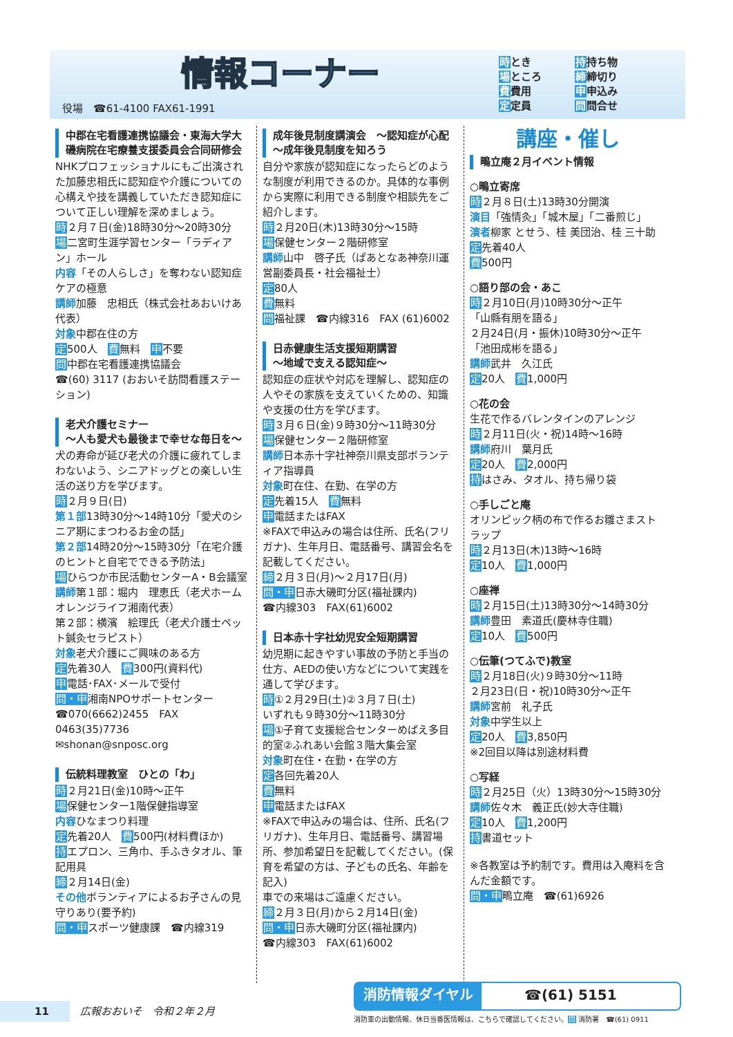情報コーナー
役場　☎61-4100 FAX61-1991
時とき 持持ち物 場ところ 締締切り 費費用 申申込み 定定員 問問合せ
中郡在宅看護連携協議会・東海大学大磯病院在宅療養支援委員会合同研修会
NHKプロフェッショナルにもご出演された加藤忠相氏に認知症や介護についての心構えや技を講義していただき認知症について正しい理解を深めましょう。
時２月７日(金)18時30分～20時30分
場二宮町生涯学習センター「ラディアン」ホール
内容「その人らしさ」を奪わない認知症ケアの極意
講師加藤　忠相氏（株式会社あおいけあ代表）
対象中郡在住の方
定500人　費無料　申不要
問中郡在宅看護連携協議会
☎(60) 3117 (おおいそ訪問看護ステーション)
老犬介護セミナー
～人も愛犬も最後まで幸せな毎日を～
犬の寿命が延び老犬の介護に疲れてしまわないよう、シニアドッグとの楽しい生活の送り方を学びます。
時２月９日(日)
第１部13時30分～14時10分「愛犬のシニア期にまつわるお金の話」
第２部14時20分～15時30分「在宅介護のヒントと自宅でできる予防法」
場ひらつか市民活動センターA・B会議室
講師第１部：堀内　理恵氏（老犬ホーム オレンジライフ湘南代表）
第２部：横濱　絵理氏（老犬介護士ペット鍼灸セラピスト）
対象老犬介護にご興味のある方
定先着30人　費300円(資料代)
申電話･FAX･メールで受付
問・申湘南NPOサポートセンター
☎070(6662)2455　FAX 0463(35)7736
✉shonan@snposc.org
伝統料理教室　ひとの「わ」
時２月21日(金)10時～正午
場保健センター1階保健指導室
内容ひなまつり料理
定先着20人　費500円(材料費ほか)
持エプロン、三角巾、手ふきタオル、筆記用具
締２月14日(金)
その他ボランティアによるお子さんの見守りあり(要予約)
問・申スポーツ健康課　☎内線319
成年後見制度講演会　～認知症が心配～成年後見制度を知ろう
自分や家族が認知症になったらどのような制度が利用できるのか。具体的な事例から実際に利用できる制度や相談先をご紹介します。
時２月20日(木)13時30分～15時
場保健センター２階研修室
講師山中　啓子氏（ぱあとなあ神奈川運営副委員長・社会福祉士）
定80人
費無料
問福祉課　☎内線316　FAX (61)6002
日赤健康生活支援短期講習
～地域で支える認知症～
認知症の症状や対応を理解し、認知症の人やその家族を支えていくための、知識や支援の仕方を学びます。
時３月６日(金)９時30分～11時30分
場保健センター２階研修室
講師日本赤十字社神奈川県支部ボランティア指導員
対象町在住、在勤、在学の方
定先着15人　費無料
申電話またはFAX
※FAXで申込みの場合は住所、氏名(フリガナ)、生年月日、電話番号、講習会名を記載してください。
締２月３日(月)～２月17日(月)
問・申日赤大磯町分区(福祉課内)
☎内線303　FAX(61)6002
日本赤十字社幼児安全短期講習
幼児期に起きやすい事故の予防と手当の仕方、AEDの使い方などについて実践を通して学びます。
時①２月29日(土)②３月７日(土)
いずれも９時30分～11時30分
場①子育て支援総合センターめばえ多目的室②ふれあい会館３階大集会室
対象町在住・在勤・在学の方
定各回先着20人
費無料
申電話またはFAX
※FAXで申込みの場合は、住所、氏名(フリガナ)、生年月日、電話番号、講習場所、参加希望日を記載してください。(保育を希望の方は、子どもの氏名、年齢を記入)
車での来場はご遠慮ください。
締２月３日(月)から２月14日(金)
問・申日赤大磯町分区(福祉課内)
☎内線303　FAX(61)6002
講座・催し
鴫立庵２月イベント情報
○鴫立寄席
時２月８日(土)13時30分開演
演目「強情灸」「城木屋」「二番煎じ」
演者柳家 とせう、桂 美団治、桂 三十助
定先着40人
費500円
○語り部の会・あこ
時２月10日(月)10時30分～正午
「山縣有朋を語る」
２月24日(月・振休)10時30分～正午
「池田成彬を語る」
講師武井　久江氏
定20人　費1,000円
○花の会
生花で作るバレンタインのアレンジ
時２月11日(火・祝)14時～16時
講師府川　葉月氏
定20人　費2,000円
持はさみ、タオル、持ち帰り袋
○手しごと庵
オリンピック柄の布で作るお雛さまストラップ
時２月13日(木)13時～16時
定10人　費1,000円
○座禅
時２月15日(土)13時30分～14時30分
講師豊田　素道氏(慶林寺住職)
定10人　費500円
○伝筆(つてふで)教室
時２月18日(火)９時30分～11時
２月23日(日・祝)10時30分～正午
講師宮前　礼子氏
対象中学生以上
定20人　費3,850円
※2回目以降は別途材料費
○写経
時２月25日（火）13時30分～15時30分
講師佐々木　義正氏(妙大寺住職)
定10人　費1,200円
持書道セット
※各教室は予約制です。費用は入庵料を含んだ金額です。
問・申鴫立庵　☎(61)6926
消防情報ダイヤル ☎(61) 5151
11　広報おおいそ　令和２年２月
消防車の出動情報、休日当番医情報は、こちらで確認してください。問 消防署　☎(61) 0911